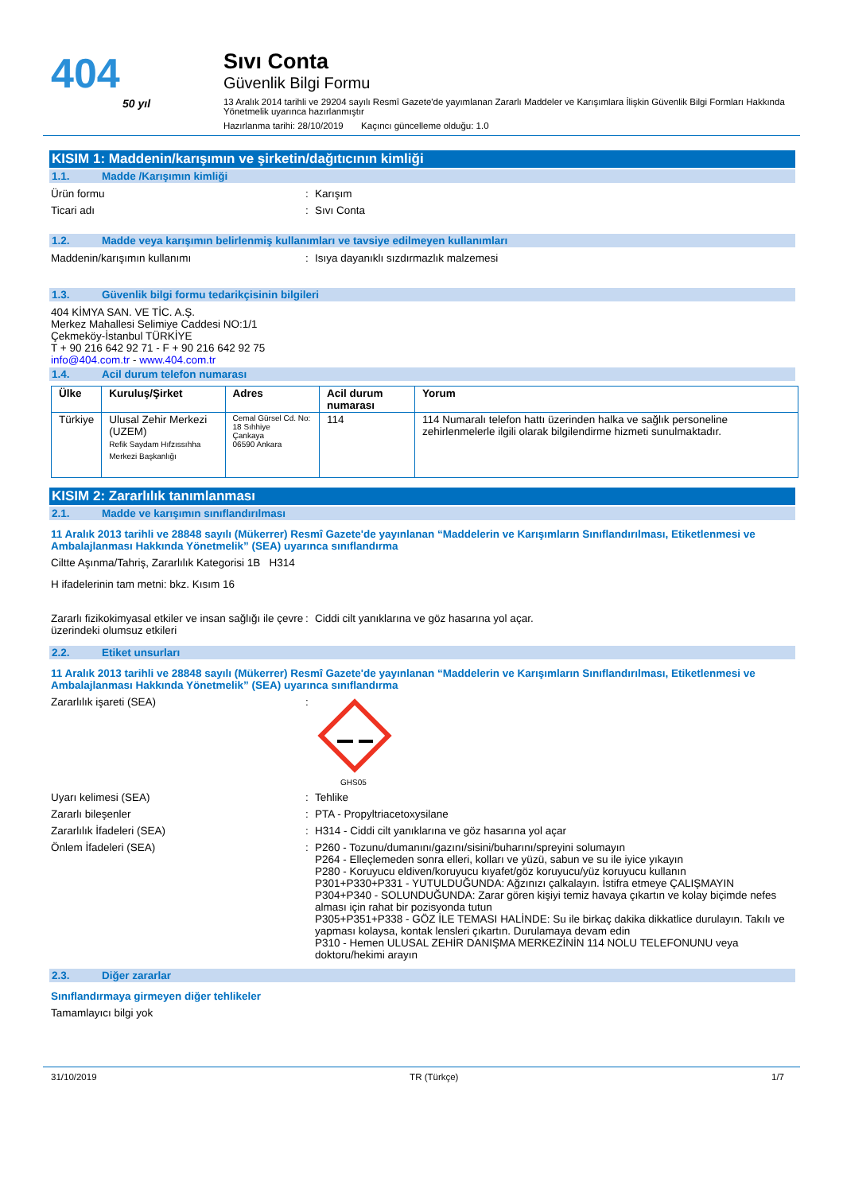404
50 yıl
Sıvı Conta
Güvenlik Bilgi Formu
13 Aralık 2014 tarihli ve 29204 sayılı Resmî Gazete'de yayımlanan Zararlı Maddeler ve Karışımlara İlişkin Güvenlik Bilgi Formları Hakkında Yönetmelik uyarınca hazırlanmıştır
Hazırlanma tarihi: 28/10/2019 Kaçıncı güncelleme olduğu: 1.0
KISIM 1: Maddenin/karışımın ve şirketin/dağıtıcının kimliği
1.1. Madde /Karışımın kimliği
Ürün formu : Karışım
Ticari adı : Sıvı Conta
1.2. Madde veya karışımın belirlenmiş kullanımları ve tavsiye edilmeyen kullanımları
Maddenin/karışımın kullanımı : Isıya dayanıklı sızdırmazlık malzemesi
1.3. Güvenlik bilgi formu tedarikçisinin bilgileri
404 KİMYA SAN. VE TİC. A.Ş.
Merkez Mahallesi Selimiye Caddesi NO:1/1
Çekmeköy-İstanbul TÜRKİYE
T + 90 216 642 92 71 - F + 90 216 642 92 75
info@404.com.tr - www.404.com.tr
1.4. Acil durum telefon numarası
| Ülke | Kuruluş/Şirket | Adres | Acil durum numarası | Yorum |
| --- | --- | --- | --- | --- |
| Türkiye | Ulusal Zehir Merkezi (UZEM) Refik Saydam Hıfzıssıhha Merkezi Başkanlığı | Cemal Gürsel Cd. No: 18 Sıhhiye Çankaya 06590 Ankara | 114 | 114 Numaralı telefon hattı üzerinden halka ve sağlık personeline zehirlenmelerle ilgili olarak bilgilendirme hizmeti sunulmaktadır. |
KISIM 2: Zararlılık tanımlanması
2.1. Madde ve karışımın sınıflandırılması
11 Aralık 2013 tarihli ve 28848 sayılı (Mükerrer) Resmî Gazete'de yayınlanan “Maddelerin ve Karışımların Sınıflandırılması, Etiketlenmesi ve Ambalajlanması Hakkında Yönetmelik” (SEA) uyarınca sınıflandırma
Ciltte Aşınma/Tahriş, Zararlılık Kategorisi 1B H314
H ifadelerinin tam metni: bkz. Kısım 16
Zararlı fizikokimyasal etkiler ve insan sağlığı ile çevre üzerindeki olumsuz etkileri
: Ciddi cilt yanıklarına ve göz hasarına yol açar.
2.2. Etiket unsurları
11 Aralık 2013 tarihli ve 28848 sayılı (Mükerrer) Resmî Gazete'de yayınlanan “Maddelerin ve Karışımların Sınıflandırılması, Etiketlenmesi ve Ambalajlanması Hakkında Yönetmelik” (SEA) uyarınca sınıflandırma
Zararlılık işareti (SEA) :
GHS05
Uyarı kelimesi (SEA) : Tehlike
Zararlı bileşenler : PTA - Propyltriacetoxysilane
Zararlılık İfadeleri (SEA) : H314 - Ciddi cilt yanıklarına ve göz hasarına yol açar
Önlem İfadeleri (SEA) : P260 - Tozunu/dumanını/gazını/sisini/buharını/spreyini solumayın
P264 - Elleçlemeden sonra elleri, kolları ve yüzü, sabun ve su ile iyice yıkayın
P280 - Koruyucu eldiven/koruyucu kıyafet/göz koruyucu/yüz koruyucu kullanın
P301+P330+P331 - YUTULDUĞUNDA: Ağzınızı çalkalayın. İstifra etmeye ÇALIŞMAYIN
P304+P340 - SOLUNDUĞUNDA: Zarar gören kişiyi temiz havaya çıkartın ve kolay biçimde nefes alması için rahat bir pozisyonda tutun
P305+P351+P338 - GÖZ İLE TEMASI HALİNDE: Su ile birkaç dakika dikkatlice durulayın. Takılı ve yapması kolaysa, kontak lensleri çıkartın. Durulamaya devam edin
P310 - Hemen ULUSAL ZEHİR DANIŞMA MERKEZİNİN 114 NOLU TELEFONUNU veya doktoru/hekimi arayın
2.3. Diğer zararlar
Sınıflandırmaya girmeyen diğer tehlikeler
Tamamlayıcı bilgi yok
31/10/2019 TR (Türkçe) 1/7